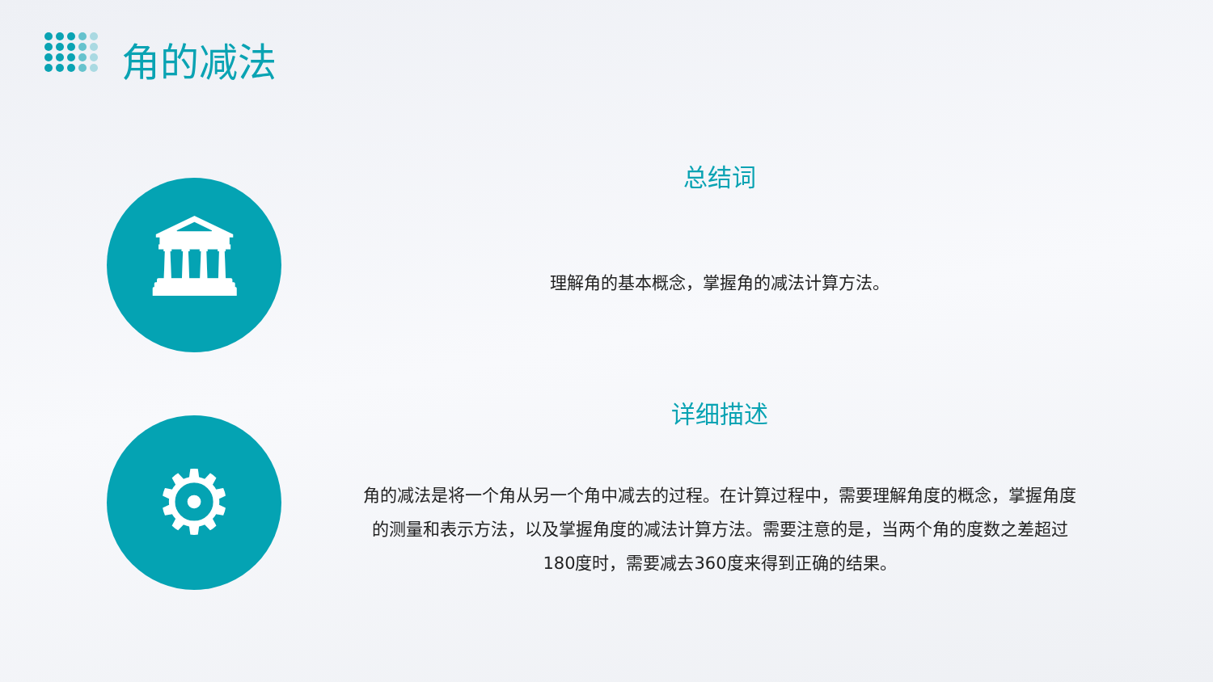角的减法
🏛
⚙
总结词
理解角的基本概念，掌握角的减法计算方法。
详细描述
角的减法是将一个角从另一个角中减去的过程。在计算过程中，需要理解角度的概念，掌握角度的测量和表示方法，以及掌握角度的减法计算方法。需要注意的是，当两个角的度数之差超过180度时，需要减去360度来得到正确的结果。